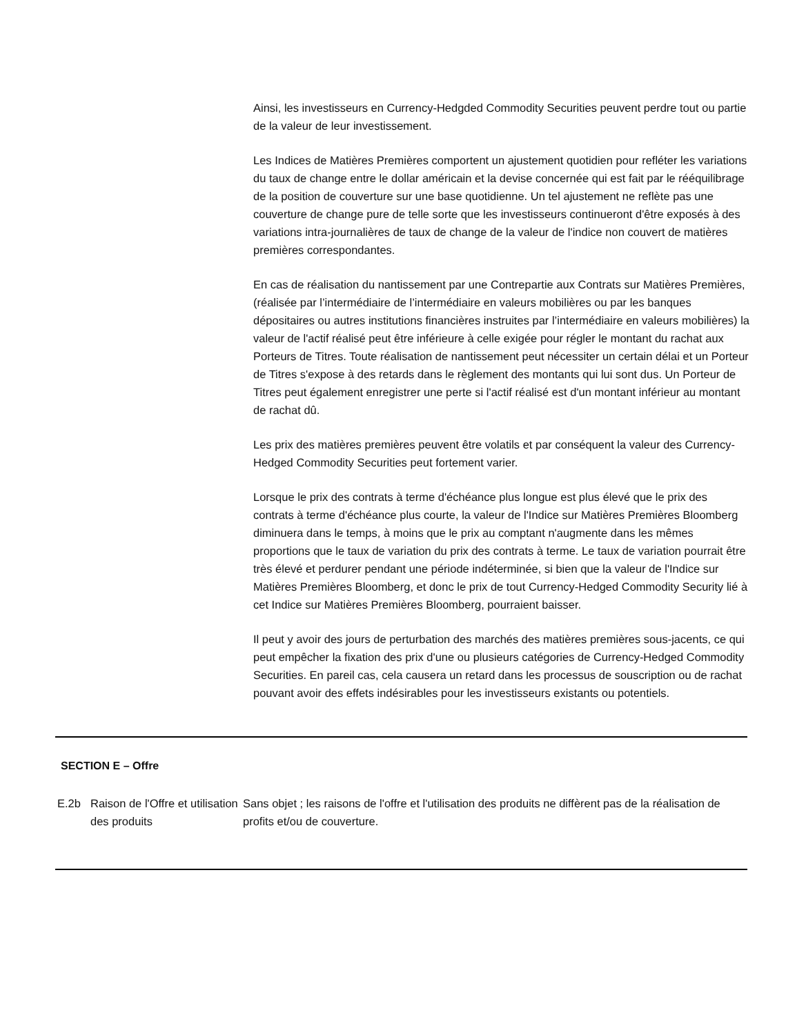Ainsi, les investisseurs en Currency-Hedgded Commodity Securities peuvent perdre tout ou partie de la valeur de leur investissement.
Les Indices de Matières Premières comportent un ajustement quotidien pour refléter les variations du taux de change entre le dollar américain et la devise concernée qui est fait par le rééquilibrage de la position de couverture sur une base quotidienne. Un tel ajustement ne reflète pas une couverture de change pure de telle sorte que les investisseurs continueront d'être exposés à des variations intra-journalières de taux de change de la valeur de l'indice non couvert de matières premières correspondantes.
En cas de réalisation du nantissement par une Contrepartie aux Contrats sur Matières Premières, (réalisée par l’intermédiaire de l’intermédiaire en valeurs mobilières ou par les banques dépositaires ou autres institutions financières instruites par l’intermédiaire en valeurs mobilières) la valeur de l'actif réalisé peut être inférieure à celle exigée pour régler le montant du rachat aux Porteurs de Titres. Toute réalisation de nantissement peut nécessiter un certain délai et un Porteur de Titres s'expose à des retards dans le règlement des montants qui lui sont dus. Un Porteur de Titres peut également enregistrer une perte si l'actif réalisé est d'un montant inférieur au montant de rachat dû.
Les prix des matières premières peuvent être volatils et par conséquent la valeur des Currency-Hedged Commodity Securities peut fortement varier.
Lorsque le prix des contrats à terme d'échéance plus longue est plus élevé que le prix des contrats à terme d'échéance plus courte, la valeur de l'Indice sur Matières Premières Bloomberg diminuera dans le temps, à moins que le prix au comptant n'augmente dans les mêmes proportions que le taux de variation du prix des contrats à terme. Le taux de variation pourrait être très élevé et perdurer pendant une période indéterminée, si bien que la valeur de l'Indice sur Matières Premières Bloomberg, et donc le prix de tout Currency-Hedged Commodity Security lié à cet Indice sur Matières Premières Bloomberg, pourraient baisser.
Il peut y avoir des jours de perturbation des marchés des matières premières sous-jacents, ce qui peut empêcher la fixation des prix d'une ou plusieurs catégories de Currency-Hedged Commodity Securities. En pareil cas, cela causera un retard dans les processus de souscription ou de rachat pouvant avoir des effets indésirables pour les investisseurs existants ou potentiels.
SECTION E – Offre
E.2b Raison de l'Offre et utilisation des produits
Sans objet ; les raisons de l'offre et l'utilisation des produits ne diffèrent pas de la réalisation de profits et/ou de couverture.